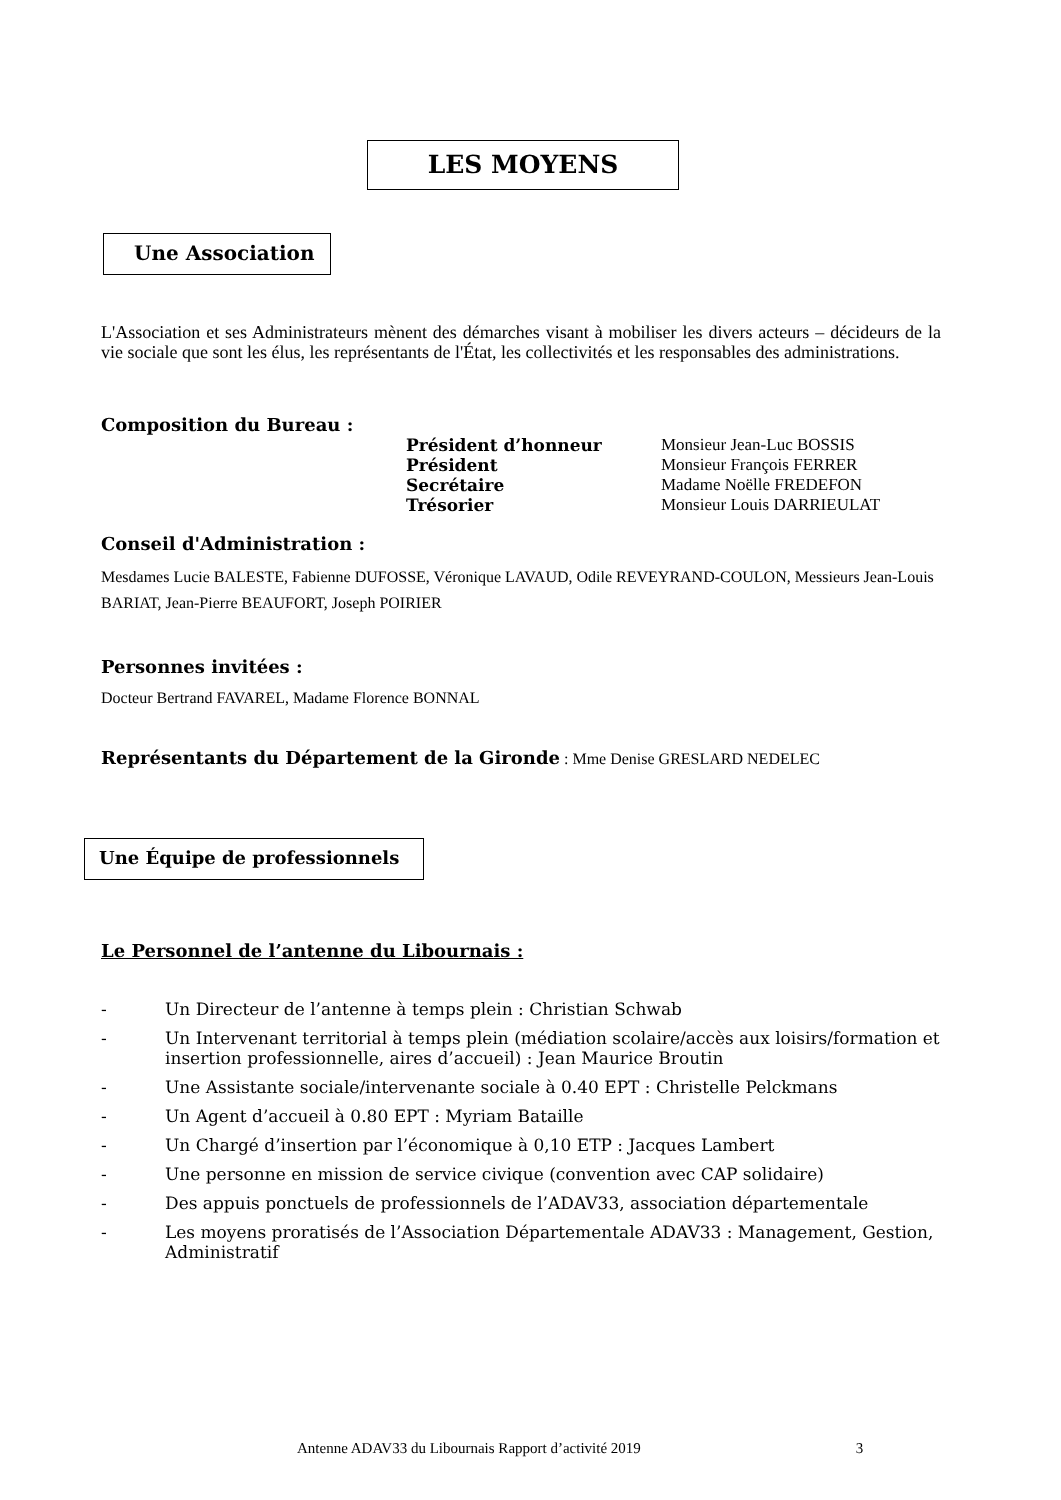LES MOYENS
Une Association
L'Association et ses Administrateurs mènent des démarches visant à mobiliser les divers acteurs – décideurs de la vie sociale que sont les élus, les représentants de l'État, les collectivités et les responsables des administrations.
Composition du Bureau :
| Président d’honneur | Monsieur Jean-Luc BOSSIS |
| Président | Monsieur François FERRER |
| Secrétaire | Madame Noëlle FREDEFON |
| Trésorier | Monsieur Louis DARRIEULAT |
Conseil d'Administration :
Mesdames Lucie BALESTE, Fabienne DUFOSSE, Véronique LAVAUD, Odile REVEYRAND-COULON, Messieurs Jean-Louis BARIAT, Jean-Pierre BEAUFORT, Joseph POIRIER
Personnes invitées :
Docteur Bertrand FAVAREL, Madame Florence BONNAL
Représentants du Département de la Gironde : Mme Denise GRESLARD NEDELEC
Une Équipe de professionnels
Le Personnel de l’antenne du Libournais :
- Un Directeur de l’antenne à temps plein : Christian Schwab
- Un Intervenant territorial à temps plein (médiation scolaire/accès aux loisirs/formation et insertion professionnelle, aires d’accueil) : Jean Maurice Broutin
- Une Assistante sociale/intervenante sociale à 0.40 EPT : Christelle Pelckmans
- Un Agent d’accueil à 0.80 EPT : Myriam Bataille
- Un Chargé d’insertion par l’économique à 0,10 ETP : Jacques Lambert
- Une personne en mission de service civique (convention avec CAP solidaire)
- Des appuis ponctuels de professionnels de l’ADAV33, association départementale
- Les moyens proratisés de l’Association Départementale ADAV33 : Management, Gestion, Administratif
Antenne ADAV33 du Libournais Rapport d’activité 2019 3